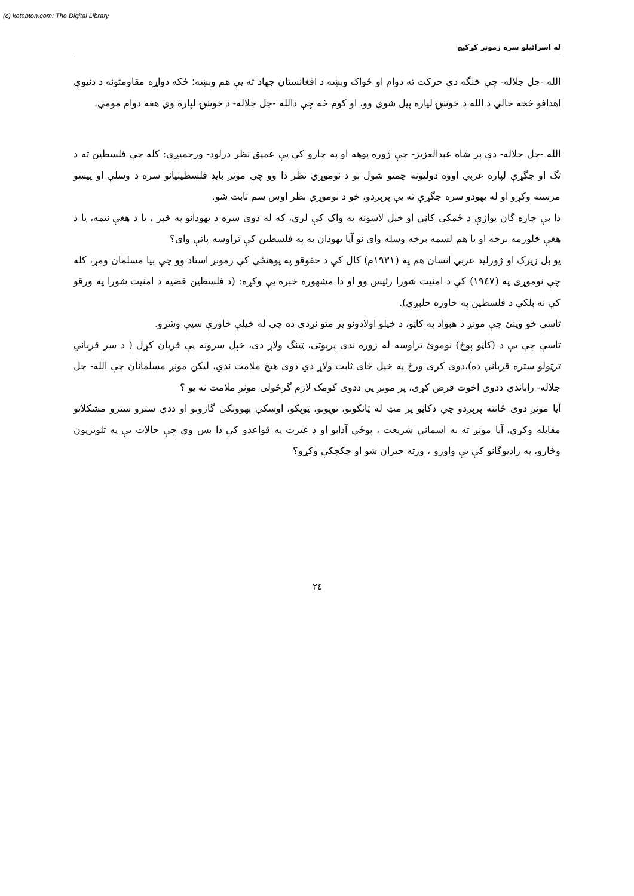(c) ketabton.com: The Digital Library
له اسرائيلو سره زمونږ کړکيچ
الله -جل جلاله- چې څنگه دې حرکت ته دوام او ځواک وبښه د افغانستان جهاد ته يې هم وبښه؛ ځکه دواړه مقاومتونه د دنيوي اهدافو څخه خالي د الله د خوښۍ لپاره پيل شوي وو، او کوم څه چې دالله -جل جلاله- د خوښۍ لپاره وي هغه دوام مومي.
الله -جل جلاله- دې پر شاه عبدالعزيز- چې ژوره پوهه او په چارو کې يې عميق نظر درلود- ورحميږي: کله چې فلسطين ته د تگ او جگړې لپاره عربي اووه دولتونه چمتو شول نو د نوموړي نظر دا وو چې مونږ بايد فلسطينيانو سره د وسلې او پيسو مرسته وکړو او له يهودو سره جگړې ته يې پرېږدو، خو د نوموړي نظر اوس سم ثابت شو.
دا بې چاره گان يوازې د ځمکې کاڼي او خپل لاسونه په واک کې لري، که له دوی سره د يهودانو په څېر ، يا د هغې نيمه، يا د هغې څلورمه برخه او يا هم لسمه برخه وسله وای نو آيا يهودان به په فلسطين کې تراوسه پاتې وای؟
يو بل زيرک او ژورليد عربي انسان هم په (١٩٣١م) کال کې د حقوقو په پوهنځي کې زمونږ استاد وو چې بيا مسلمان ومړ، کله چې نوموړی په (١٩٤٧) کې د امنيت شورا رئيس وو او دا مشهوره خبره يې وکړه: (د فلسطين قضيه د امنيت شورا په ورقو کې نه بلکې د فلسطين په خاوره حلېږي).
تاسې خو وينئ چې مونږ د هېواد په کاڼو، د خپلو اولادونو پر متو نږدې ده چې له خپلې خاورې سپې وشړو.
تاسې چې يې د (کاڼو پوځ) نوموئ تراوسه له زوره ندی پرېوتی، ټينگ ولاړ دی، خپل سرونه يې قربان کړل ( د سر قرباني ترټولو ستره قرباني ده)،دوی کری ورځ په خپل ځای ثابت ولاړ دي دوی هيڅ ملامت ندي، ليکن مونږ مسلمانان چې الله- جل جلاله- راباندې ددوي اخوت فرض کړی، پر مونږ يې ددوی کومک لازم گرځولی مونږ ملامت نه يو ؟
آيا مونږ دوی ځانته پرېږدو چې دکاڼو پر مټ له ټانکونو، توپونو، ټوپکو، اوښکې بهوونکي گازونو او ددې سترو سترو مشکلاتو مقابله وکړي، آيا مونږ ته به اسماني شريعت ، پوځي آدابو او د غيرت په قواعدو کې دا بس وي چې حالات يې په تلويزيون وڅارو، په راديوگانو کې يې واورو ، ورته حيران شو او چکچکې وکړو؟
٢٤